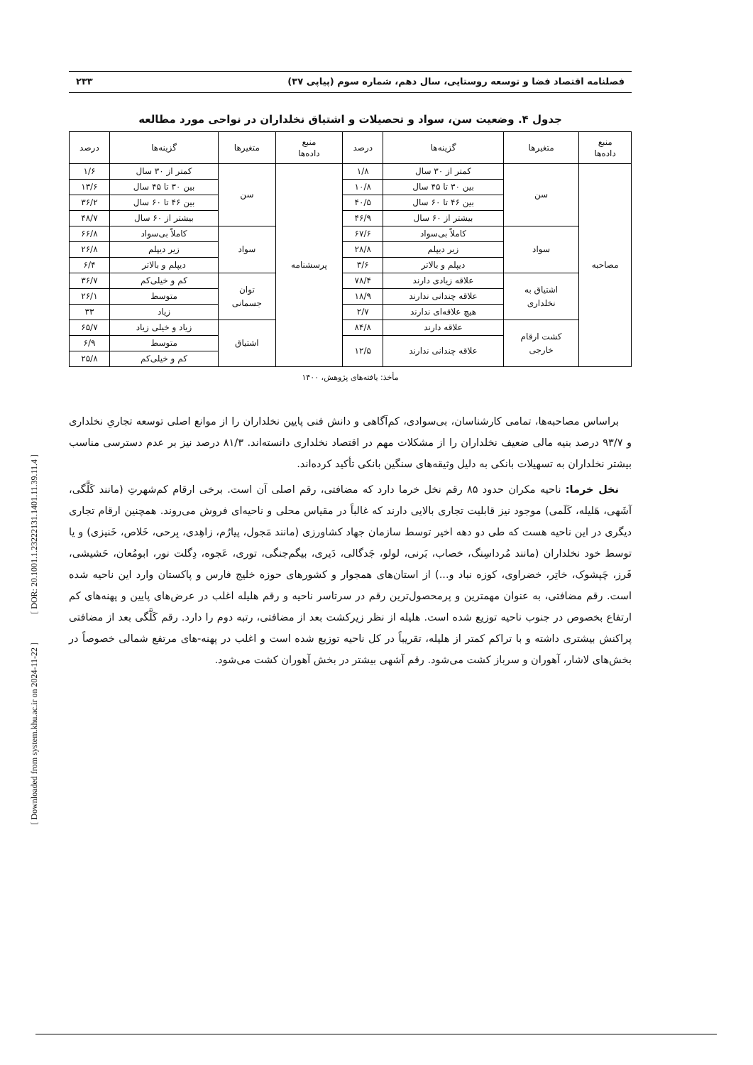[ DOR: 20.1001.1.23222131.1401.11.39.11.4 ]
[ Downloaded from system.khu.ac.ir on 2024-11-22 ]
فصلنامه اقتصاد فضا و توسعه روستایی، سال دهم، شماره سوم (پیاپی ۳۷) ۲۳۳
جدول ۴. وضعیت سن، سواد و تحصیلات و اشتیاق نخلداران در نواحی مورد مطالعه
| منبع داده‌ها | متغیرها | گزینه‌ها | درصد | منبع داده‌ها | متغیرها | گزینه‌ها | درصد |
| --- | --- | --- | --- | --- | --- | --- | --- |
| مصاحبه | سن | کمتر از ۳۰ سال | ۱/۸ | پرسشنامه | سن | کمتر از ۳۰ سال | ۱/۶ |
| | | بین ۳۰ تا ۴۵ سال | ۱۰/۸ | | | بین ۳۰ تا ۴۵ سال | ۱۳/۶ |
| | | بین ۴۶ تا ۶۰ سال | ۴۰/۵ | | | بین ۴۶ تا ۶۰ سال | ۳۶/۲ |
| | | بیشتر از ۶۰ سال | ۴۶/۹ | | | بیشتر از ۶۰ سال | ۴۸/۷ |
| | سواد | کاملاً بی‌سواد | ۶۷/۶ | | سواد | کاملاً بی‌سواد | ۶۶/۸ |
| | | زیر دیپلم | ۲۸/۸ | | | زیر دیپلم | ۲۶/۸ |
| | | دیپلم و بالاتر | ۳/۶ | | | دیپلم و بالاتر | ۶/۴ |
| | اشتیاق به نخلداری | علاقه زیادی دارند | ۷۸/۴ | | توان جسمانی | کم و خیلی‌کم | ۳۶/۷ |
| | | علاقه چندانی ندارند | ۱۸/۹ | | | متوسط | ۲۶/۱ |
| | | هیچ علاقه‌ای ندارند | ۲/۷ | | | زیاد | ۳۳ |
| | کشت ارقام خارجی | علاقه دارند | ۸۴/۸ | | اشتیاق | زیاد و خیلی زیاد | ۶۵/۷ |
| | | علاقه چندانی ندارند | ۱۲/۵ | | | متوسط | ۶/۹ |
| | | | | | | کم و خیلی‌کم | ۲۵/۸ |
مأخذ: یافته‌های پژوهش، ۱۴۰۰
براساس مصاحبه‌ها، تمامی کارشناسان، بی‌سوادی، کم‌آگاهی و دانش فنی پایین نخلداران را از موانع اصلی توسعه تجاریِ نخلداری و ۹۳/۷ درصد بنیه مالی ضعیف نخلداران را از مشکلات مهم در اقتصاد نخلداری دانسته‌اند. ۸۱/۳ درصد نیز بر عدم دسترسی مناسب بیشتر نخلداران به تسهیلات بانکی به دلیل وثیقه‌های سنگین بانکی تأکید کرده‌اند.
نخل خرما: ناحیه مکران حدود ۸۵ رقم نخل خرما دارد که مضافتی، رقم اصلی آن است. برخی ارقام کم‌شهرتِ (مانند کَلَّگی، آشَهی، هَلیله، کَلَمی) موجود نیز قابلیت تجاری بالایی دارند که غالباً در مقیاس محلی و ناحیه‌ای فروش می‌روند. همچنین ارقام تجاری دیگری در این ناحیه هست که طی دو دهه اخیر توسط سازمان جهاد کشاورزی (مانند مَجول، پیارُم، زاهِدی، بِرحی، خَلاص، خَنیزی) و یا توسط خود نخلداران (مانند مُرداسِنگ، خصاب، بَرنی، لولو، جَدگالی، دَیری، بیگم‌جنگی، توری، عَجوه، دِگلت نور، ابومُعان، حَشیشی، فَرز، چَپشوک، خاتِر، خضراوی، کوزه نباد و...) از استان‌های همجوار و کشورهای حوزه خلیج فارس و پاکستان وارد این ناحیه شده است. رقم مضافتی، به عنوان مهمترین و پرمحصول‌ترین رقم در سرتاسر ناحیه و رقم هلیله اغلب در عرض‌های پایین و پهنه‌های کم ارتفاع بخصوص در جنوب ناحیه توزیع شده است. هلیله از نظر زیرکشت بعد از مضافتی، رتبه دوم را دارد. رقم کَلَّگی بعد از مضافتی پراکنش بیشتری داشته و با تراکم کمتر از هلیله، تقریباً در کل ناحیه توزیع شده است و اغلب در پهنه-های مرتفع شمالی خصوصاً در بخش‌های لاشار، آهوران و سرباز کشت می‌شود. رقم آشهی بیشتر در بخش آهوران کشت می‌شود.